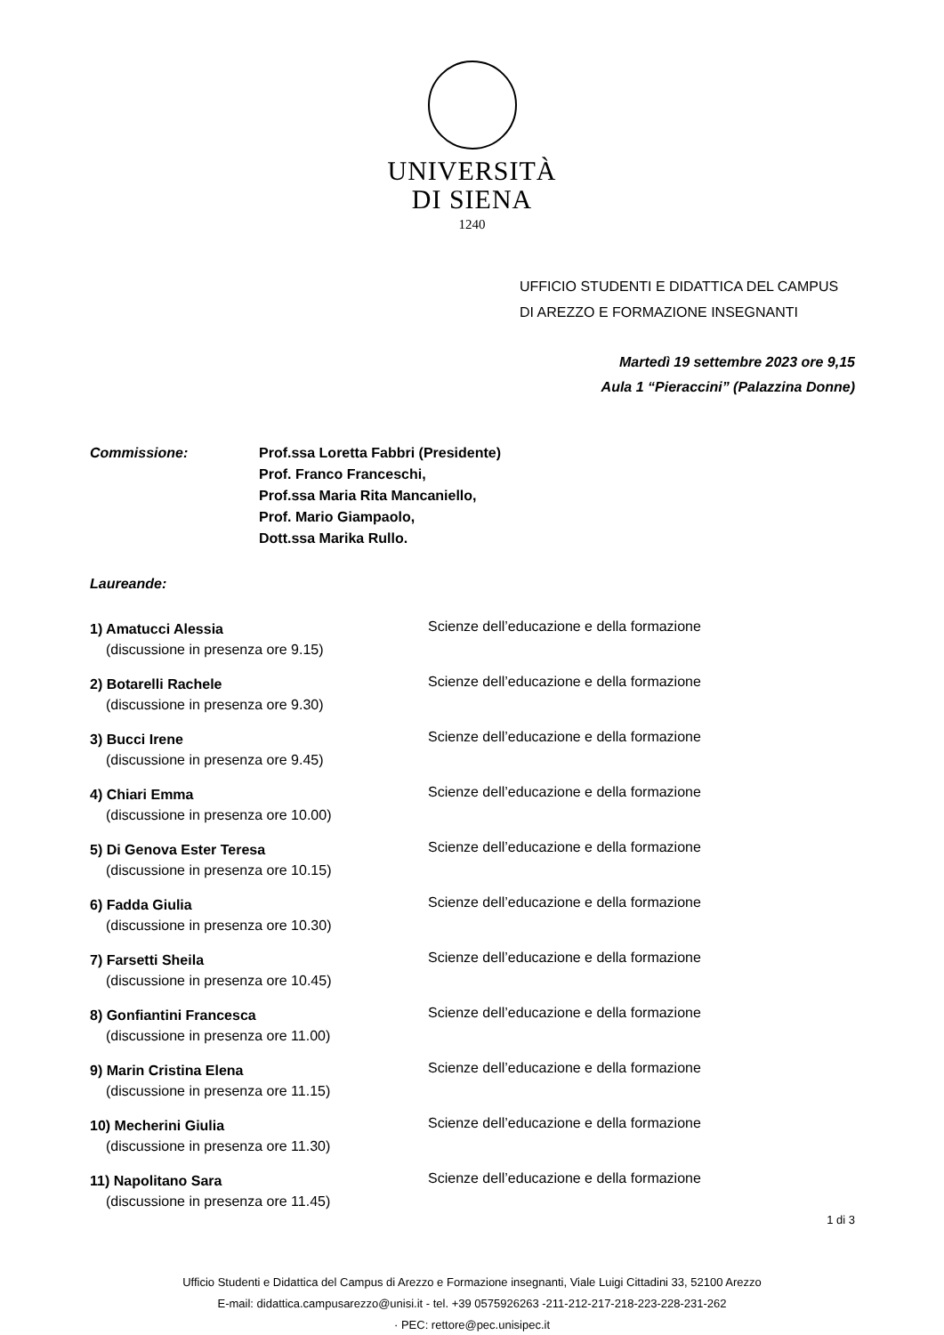UNIVERSITÀ
DI SIENA
1240
UFFICIO STUDENTI E DIDATTICA DEL CAMPUS
DI AREZZO E FORMAZIONE INSEGNANTI
Martedì 19 settembre 2023 ore 9,15
Aula 1 “Pieraccini” (Palazzina Donne)
Commissione: Prof.ssa Loretta Fabbri (Presidente)
Prof. Franco Franceschi,
Prof.ssa Maria Rita Mancaniello,
Prof. Mario Giampaolo,
Dott.ssa Marika Rullo.
Laureande:
1) Amatucci Alessia
(discussione in presenza ore 9.15)
Scienze dell’educazione e della formazione
2) Botarelli Rachele
(discussione in presenza ore 9.30)
Scienze dell’educazione e della formazione
3) Bucci Irene
(discussione in presenza ore 9.45)
Scienze dell’educazione e della formazione
4) Chiari Emma
(discussione in presenza ore 10.00)
Scienze dell’educazione e della formazione
5) Di Genova Ester Teresa
(discussione in presenza ore 10.15)
Scienze dell’educazione e della formazione
6) Fadda Giulia
(discussione in presenza ore 10.30)
Scienze dell’educazione e della formazione
7) Farsetti Sheila
(discussione in presenza ore 10.45)
Scienze dell’educazione e della formazione
8) Gonfiantini Francesca
(discussione in presenza ore 11.00)
Scienze dell’educazione e della formazione
9) Marin Cristina Elena
(discussione in presenza ore 11.15)
Scienze dell’educazione e della formazione
10) Mecherini Giulia
(discussione in presenza ore 11.30)
Scienze dell’educazione e della formazione
11) Napolitano Sara
(discussione in presenza ore 11.45)
Scienze dell’educazione e della formazione
Ufficio Studenti e Didattica del Campus di Arezzo e Formazione insegnanti, Viale Luigi Cittadini 33, 52100 Arezzo
E-mail: didattica.campusarezzo@unisi.it - tel. +39 0575926263 -211-212-217-218-223-228-231-262
· PEC: rettore@pec.unisipec.it
1 di 3